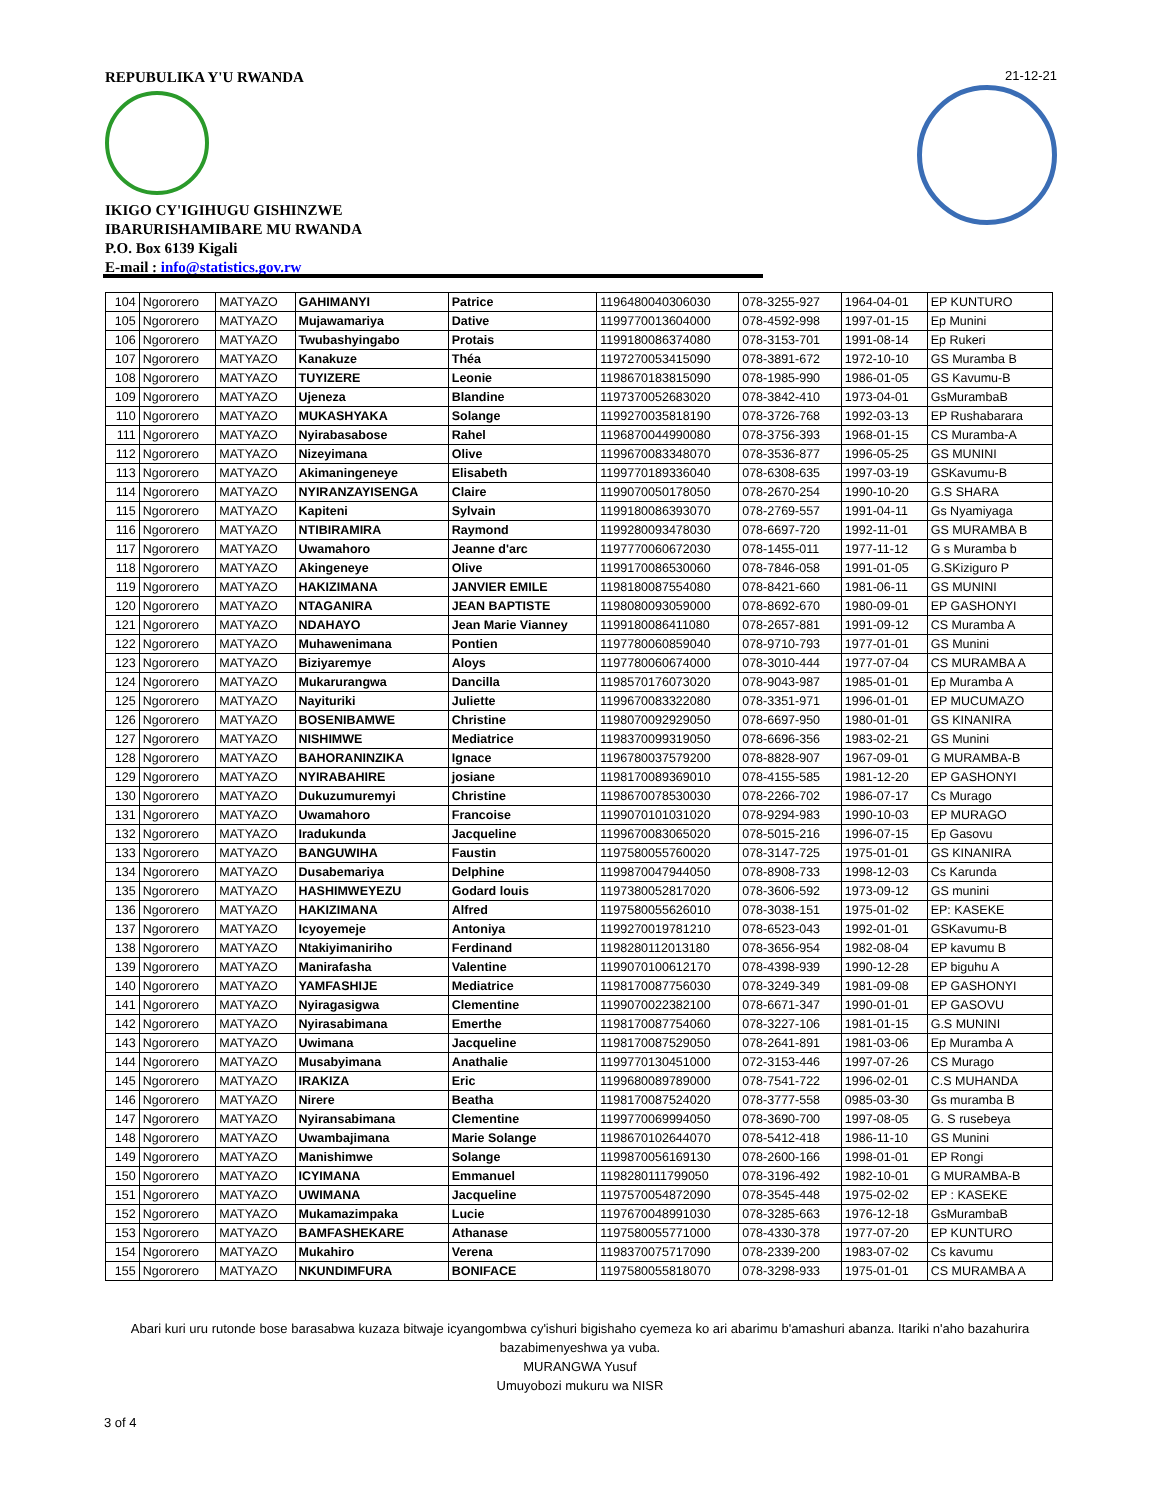REPUBULIKA Y'U RWANDA
IKIGO CY'IGIHUGU GISHINZWE
IBARURISHAMIBARE MU RWANDA
P.O. Box 6139 Kigali
E-mail : info@statistics.gov.rw
21-12-21
| 104 | Ngororero | MATYAZO | GAHIMANYI | Patrice | 1196480040306030 | 078-3255-927 | 1964-04-01 | EP KUNTURO |
| 105 | Ngororero | MATYAZO | Mujawamariya | Dative | 1199770013604000 | 078-4592-998 | 1997-01-15 | Ep Munini |
| 106 | Ngororero | MATYAZO | Twubashyingabo | Protais | 1199180086374080 | 078-3153-701 | 1991-08-14 | Ep Rukeri |
| 107 | Ngororero | MATYAZO | Kanakuze | Théa | 1197270053415090 | 078-3891-672 | 1972-10-10 | GS Muramba B |
| 108 | Ngororero | MATYAZO | TUYIZERE | Leonie | 1198670183815090 | 078-1985-990 | 1986-01-05 | GS Kavumu-B |
| 109 | Ngororero | MATYAZO | Ujeneza | Blandine | 1197370052683020 | 078-3842-410 | 1973-04-01 | GsMurambaB |
| 110 | Ngororero | MATYAZO | MUKASHYAKA | Solange | 1199270035818190 | 078-3726-768 | 1992-03-13 | EP Rushabarara |
| 111 | Ngororero | MATYAZO | Nyirabasabose | Rahel | 1196870044990080 | 078-3756-393 | 1968-01-15 | CS Muramba-A |
| 112 | Ngororero | MATYAZO | Nizeyimana | Olive | 1199670083348070 | 078-3536-877 | 1996-05-25 | GS MUNINI |
| 113 | Ngororero | MATYAZO | Akimaningeneye | Elisabeth | 1199770189336040 | 078-6308-635 | 1997-03-19 | GSKavumu-B |
| 114 | Ngororero | MATYAZO | NYIRANZAYISENGA | Claire | 1199070050178050 | 078-2670-254 | 1990-10-20 | G.S SHARA |
| 115 | Ngororero | MATYAZO | Kapiteni | Sylvain | 1199180086393070 | 078-2769-557 | 1991-04-11 | Gs Nyamiyaga |
| 116 | Ngororero | MATYAZO | NTIBIRAMIRA | Raymond | 1199280093478030 | 078-6697-720 | 1992-11-01 | GS MURAMBA B |
| 117 | Ngororero | MATYAZO | Uwamahoro | Jeanne d'arc | 1197770060672030 | 078-1455-011 | 1977-11-12 | G s Muramba b |
| 118 | Ngororero | MATYAZO | Akingeneye | Olive | 1199170086530060 | 078-7846-058 | 1991-01-05 | G.SKiziguro P |
| 119 | Ngororero | MATYAZO | HAKIZIMANA | JANVIER EMILE | 1198180087554080 | 078-8421-660 | 1981-06-11 | GS MUNINI |
| 120 | Ngororero | MATYAZO | NTAGANIRA | JEAN BAPTISTE | 1198080093059000 | 078-8692-670 | 1980-09-01 | EP GASHONYI |
| 121 | Ngororero | MATYAZO | NDAHAYO | Jean Marie Vianney | 1199180086411080 | 078-2657-881 | 1991-09-12 | CS Muramba A |
| 122 | Ngororero | MATYAZO | Muhawenimana | Pontien | 1197780060859040 | 078-9710-793 | 1977-01-01 | GS Munini |
| 123 | Ngororero | MATYAZO | Biziyaremye | Aloys | 1197780060674000 | 078-3010-444 | 1977-07-04 | CS MURAMBA A |
| 124 | Ngororero | MATYAZO | Mukarurangwa | Dancilla | 1198570176073020 | 078-9043-987 | 1985-01-01 | Ep Muramba A |
| 125 | Ngororero | MATYAZO | Nayituriki | Juliette | 1199670083322080 | 078-3351-971 | 1996-01-01 | EP MUCUMAZO |
| 126 | Ngororero | MATYAZO | BOSENIBAMWE | Christine | 1198070092929050 | 078-6697-950 | 1980-01-01 | GS KINANIRA |
| 127 | Ngororero | MATYAZO | NISHIMWE | Mediatrice | 1198370099319050 | 078-6696-356 | 1983-02-21 | GS Munini |
| 128 | Ngororero | MATYAZO | BAHORANINZIKA | Ignace | 1196780037579200 | 078-8828-907 | 1967-09-01 | G MURAMBA-B |
| 129 | Ngororero | MATYAZO | NYIRABAHIRE | josiane | 1198170089369010 | 078-4155-585 | 1981-12-20 | EP GASHONYI |
| 130 | Ngororero | MATYAZO | Dukuzumuremyi | Christine | 1198670078530030 | 078-2266-702 | 1986-07-17 | Cs Murago |
| 131 | Ngororero | MATYAZO | Uwamahoro | Francoise | 1199070101031020 | 078-9294-983 | 1990-10-03 | EP MURAGO |
| 132 | Ngororero | MATYAZO | Iradukunda | Jacqueline | 1199670083065020 | 078-5015-216 | 1996-07-15 | Ep Gasovu |
| 133 | Ngororero | MATYAZO | BANGUWIHA | Faustin | 1197580055760020 | 078-3147-725 | 1975-01-01 | GS KINANIRA |
| 134 | Ngororero | MATYAZO | Dusabemariya | Delphine | 1199870047944050 | 078-8908-733 | 1998-12-03 | Cs Karunda |
| 135 | Ngororero | MATYAZO | HASHIMWEYEZU | Godard louis | 1197380052817020 | 078-3606-592 | 1973-09-12 | GS munini |
| 136 | Ngororero | MATYAZO | HAKIZIMANA | Alfred | 1197580055626010 | 078-3038-151 | 1975-01-02 | EP: KASEKE |
| 137 | Ngororero | MATYAZO | Icyoyemeje | Antoniya | 1199270019781210 | 078-6523-043 | 1992-01-01 | GSKavumu-B |
| 138 | Ngororero | MATYAZO | Ntakiyimaniriho | Ferdinand | 1198280112013180 | 078-3656-954 | 1982-08-04 | EP kavumu B |
| 139 | Ngororero | MATYAZO | Manirafasha | Valentine | 1199070100612170 | 078-4398-939 | 1990-12-28 | EP biguhu A |
| 140 | Ngororero | MATYAZO | YAMFASHIJE | Mediatrice | 1198170087756030 | 078-3249-349 | 1981-09-08 | EP GASHONYI |
| 141 | Ngororero | MATYAZO | Nyiragasigwa | Clementine | 1199070022382100 | 078-6671-347 | 1990-01-01 | EP GASOVU |
| 142 | Ngororero | MATYAZO | Nyirasabimana | Emerthe | 1198170087754060 | 078-3227-106 | 1981-01-15 | G.S MUNINI |
| 143 | Ngororero | MATYAZO | Uwimana | Jacqueline | 1198170087529050 | 078-2641-891 | 1981-03-06 | Ep Muramba A |
| 144 | Ngororero | MATYAZO | Musabyimana | Anathalie | 1199770130451000 | 072-3153-446 | 1997-07-26 | CS Murago |
| 145 | Ngororero | MATYAZO | IRAKIZA | Eric | 1199680089789000 | 078-7541-722 | 1996-02-01 | C.S MUHANDA |
| 146 | Ngororero | MATYAZO | Nirere | Beatha | 1198170087524020 | 078-3777-558 | 0985-03-30 | Gs muramba B |
| 147 | Ngororero | MATYAZO | Nyiransabimana | Clementine | 1199770069994050 | 078-3690-700 | 1997-08-05 | G. S rusebeya |
| 148 | Ngororero | MATYAZO | Uwambajimana | Marie Solange | 1198670102644070 | 078-5412-418 | 1986-11-10 | GS Munini |
| 149 | Ngororero | MATYAZO | Manishimwe | Solange | 1199870056169130 | 078-2600-166 | 1998-01-01 | EP Rongi |
| 150 | Ngororero | MATYAZO | ICYIMANA | Emmanuel | 1198280111799050 | 078-3196-492 | 1982-10-01 | G MURAMBA-B |
| 151 | Ngororero | MATYAZO | UWIMANA | Jacqueline | 1197570054872090 | 078-3545-448 | 1975-02-02 | EP : KASEKE |
| 152 | Ngororero | MATYAZO | Mukamazimpaka | Lucie | 1197670048991030 | 078-3285-663 | 1976-12-18 | GsMurambaB |
| 153 | Ngororero | MATYAZO | BAMFASHEKARE | Athanase | 1197580055771000 | 078-4330-378 | 1977-07-20 | EP KUNTURO |
| 154 | Ngororero | MATYAZO | Mukahiro | Verena | 1198370075717090 | 078-2339-200 | 1983-07-02 | Cs kavumu |
| 155 | Ngororero | MATYAZO | NKUNDIMFURA | BONIFACE | 1197580055818070 | 078-3298-933 | 1975-01-01 | CS MURAMBA A |
Abari kuri uru rutonde bose barasabwa kuzaza bitwaje icyangombwa cy'ishuri bigishaho cyemeza ko ari abarimu b'amashuri abanza. Itariki n'aho bazahurira bazabimenyeshwa ya vuba.
MURANGWA Yusuf
Umuyobozi mukuru wa NISR
3 of 4